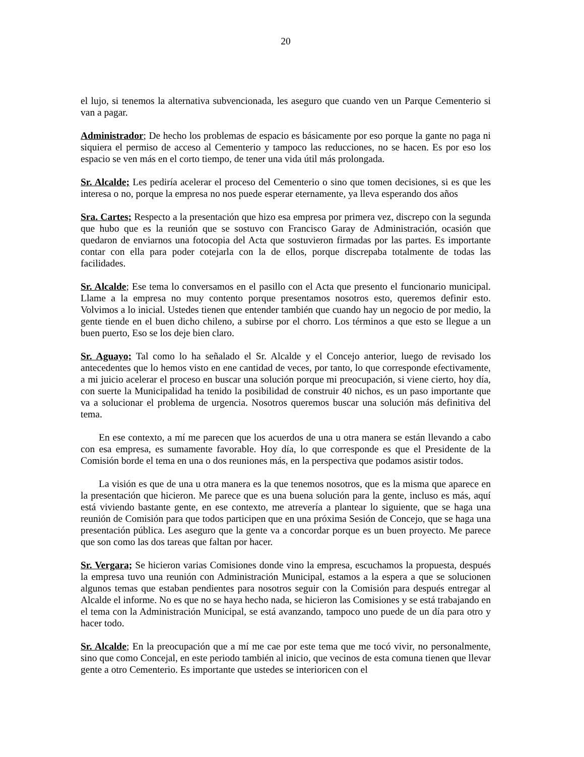20
el lujo, si tenemos la alternativa subvencionada, les aseguro que cuando ven un Parque Cementerio si van a pagar.
Administrador; De hecho los problemas de espacio es básicamente por eso porque la gante no paga ni siquiera el permiso de acceso al Cementerio y tampoco las reducciones, no se hacen. Es por eso los espacio se ven más en el corto tiempo, de tener una vida útil más prolongada.
Sr. Alcalde; Les pediría acelerar el proceso del Cementerio o sino que tomen decisiones, si es que les interesa o no, porque la empresa no nos puede esperar eternamente, ya lleva esperando dos años
Sra. Cartes; Respecto a la presentación que hizo esa empresa por primera vez, discrepo con la segunda que hubo que es la reunión que se sostuvo con Francisco Garay de Administración, ocasión que quedaron de enviarnos una fotocopia del Acta que sostuvieron firmadas por las partes. Es importante contar con ella para poder cotejarla con la de ellos, porque discrepaba totalmente de todas las facilidades.
Sr. Alcalde; Ese tema lo conversamos en el pasillo con el Acta que presento el funcionario municipal. Llame a la empresa no muy contento porque presentamos nosotros esto, queremos definir esto. Volvimos a lo inicial. Ustedes tienen que entender también que cuando hay un negocio de por medio, la gente tiende en el buen dicho chileno, a subirse por el chorro. Los términos a que esto se llegue a un buen puerto, Eso se los deje bien claro.
Sr. Aguayo; Tal como lo ha señalado el Sr. Alcalde y el Concejo anterior, luego de revisado los antecedentes que lo hemos visto en ene cantidad de veces, por tanto, lo que corresponde efectivamente, a mi juicio acelerar el proceso en buscar una solución porque mi preocupación, si viene cierto, hoy día, con suerte la Municipalidad ha tenido la posibilidad de construir 40 nichos, es un paso importante que va a solucionar el problema de urgencia. Nosotros queremos buscar una solución más definitiva del tema.
En ese contexto, a mí me parecen que los acuerdos de una u otra manera se están llevando a cabo con esa empresa, es sumamente favorable. Hoy día, lo que corresponde es que el Presidente de la Comisión borde el tema en una o dos reuniones más, en la perspectiva que podamos asistir todos.
La visión es que de una u otra manera es la que tenemos nosotros, que es la misma que aparece en la presentación que hicieron. Me parece que es una buena solución para la gente, incluso es más, aquí está viviendo bastante gente, en ese contexto, me atrevería a plantear lo siguiente, que se haga una reunión de Comisión para que todos participen que en una próxima Sesión de Concejo, que se haga una presentación pública. Les aseguro que la gente va a concordar porque es un buen proyecto. Me parece que son como las dos tareas que faltan por hacer.
Sr. Vergara; Se hicieron varias Comisiones donde vino la empresa, escuchamos la propuesta, después la empresa tuvo una reunión con Administración Municipal, estamos a la espera a que se solucionen algunos temas que estaban pendientes para nosotros seguir con la Comisión para después entregar al Alcalde el informe. No es que no se haya hecho nada, se hicieron las Comisiones y se está trabajando en el tema con la Administración Municipal, se está avanzando, tampoco uno puede de un día para otro y hacer todo.
Sr. Alcalde; En la preocupación que a mí me cae por este tema que me tocó vivir, no personalmente, sino que como Concejal, en este periodo también al inicio, que vecinos de esta comuna tienen que llevar gente a otro Cementerio. Es importante que ustedes se interioricen con el